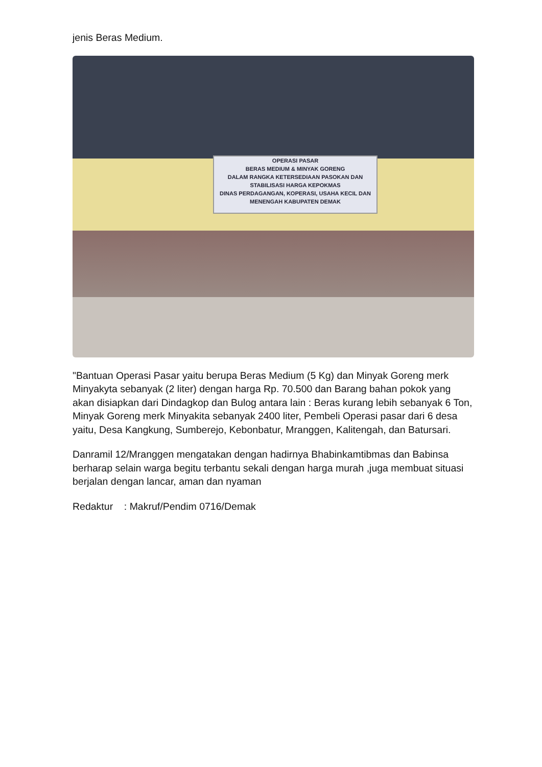jenis Beras Medium.
OPERASI PASAR
BERAS MEDIUM & MINYAK GORENG
DALAM RANGKA KETERSEDIAAN PASOKAN DAN STABILISASI HARGA KEPOKMAS
DINAS PERDAGANGAN, KOPERASI, USAHA KECIL DAN MENENGAH KABUPATEN DEMAK
"Bantuan Operasi Pasar yaitu berupa Beras Medium (5 Kg) dan Minyak Goreng merk Minyakyta sebanyak (2 liter) dengan harga Rp. 70.500 dan Barang bahan pokok yang akan disiapkan dari Dindagkop dan Bulog antara lain : Beras kurang lebih sebanyak 6 Ton, Minyak Goreng merk Minyakita sebanyak 2400 liter, Pembeli Operasi pasar dari 6 desa yaitu, Desa Kangkung, Sumberejo, Kebonbatur, Mranggen, Kalitengah, dan Batursari.
Danramil 12/Mranggen mengatakan dengan hadirnya Bhabinkamtibmas dan Babinsa berharap selain warga begitu terbantu sekali dengan harga murah ,juga membuat situasi berjalan dengan lancar, aman dan nyaman
Redaktur : Makruf/Pendim 0716/Demak